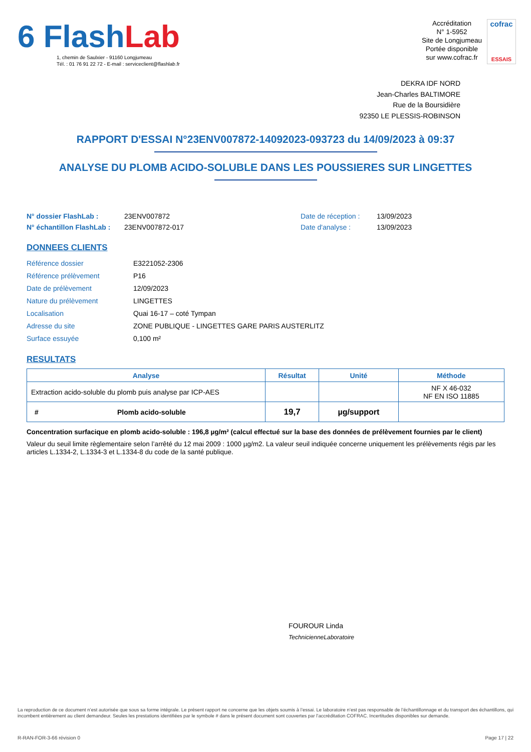6 FlashLab
1, chemin de Saulxier - 91160 Longjumeau
Tél. : 01 76 91 22 72 - E-mail : serviceclient@flashlab.fr
Accréditation
N° 1-5952
Site de Longjumeau
Portée disponible
sur www.cofrac.fr
cofrac
ESSAIS
DEKRA IDF NORD
Jean-Charles BALTIMORE
Rue de la Boursidière
92350 LE PLESSIS-ROBINSON
RAPPORT D'ESSAI N°23ENV007872-14092023-093723 du 14/09/2023 à 09:37
ANALYSE DU PLOMB ACIDO-SOLUBLE DANS LES POUSSIERES SUR LINGETTES
N° dossier FlashLab :
N° échantillon FlashLab :
23ENV007872
23ENV007872-017
Date de réception :
Date d'analyse :
13/09/2023
13/09/2023
DONNEES CLIENTS
| Référence dossier | E3221052-2306 |
| Référence prélèvement | P16 |
| Date de prélèvement | 12/09/2023 |
| Nature du prélèvement | LINGETTES |
| Localisation | Quai 16-17 – coté Tympan |
| Adresse du site | ZONE PUBLIQUE - LINGETTES GARE PARIS AUSTERLITZ |
| Surface essuyée | 0,100 m² |
RESULTATS
| Analyse | Résultat | Unité | Méthode |
| --- | --- | --- | --- |
| Extraction acido-soluble du plomb puis analyse par ICP-AES | | | NF X 46-032 NF EN ISO 11885 |
| # Plomb acido-soluble | 19,7 | µg/support | |
Concentration surfacique en plomb acido-soluble : 196,8 µg/m² (calcul effectué sur la base des données de prélèvement fournies par le client)
Valeur du seuil limite règlementaire selon l’arrêté du 12 mai 2009 : 1000 µg/m2. La valeur seuil indiquée concerne uniquement les prélèvements régis par les articles L.1334-2, L.1334-3 et L.1334-8 du code de la santé publique.
FOUROUR Linda
TechnicienneLaboratoire
La reproduction de ce document n’est autorisée que sous sa forme intégrale. Le présent rapport ne concerne que les objets soumis à l’essai. Le laboratoire n’est pas responsable de l’échantillonnage et du transport des échantillons, qui incombent entièrement au client demandeur. Seules les prestations identifiées par le symbole # dans le présent document sont couvertes par l’accréditation COFRAC. Incertitudes disponibles sur demande.
R-RAN-FOR-3-66 révision 0 Page 17 | 22